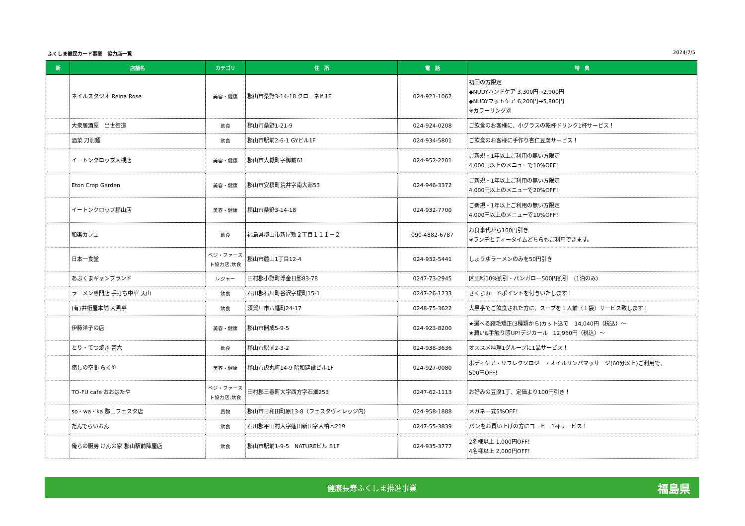ふくしま健民カード事業　協力店一覧 2024/7/5
| 新 | 店舗名 | カテゴリ | 住 所 | 電 話 | 特 典 |
| --- | --- | --- | --- | --- | --- |
| | ネイルスタジオ Reina Rose | 美容・健康 | 郡山市桑野3-14-18 クローネif 1F | 024-921-1062 | 初回の方限定 ◆NUDYハンドケア 3,300円→2,900円 ◆NUDYフットケア 6,200円→5,800円 ※カラーリング別 |
| | 大衆居酒屋 出世街道 | 飲食 | 郡山市桑野1-21-9 | 024-924-0208 | ご飲食のお客様に、小グラスの乾杯ドリンク1杯サービス！ |
| | 酒菜 刀削麺 | 飲食 | 郡山市駅前2-6-1 GYビル1F | 024-934-5801 | ご飲食のお客様に手作り杏仁豆腐サービス！ |
| | イートンクロップ大槻店 | 美容・健康 | 郡山市大槻町字御前61 | 024-952-2201 | ご新規・1年以上ご利用の無い方限定 4,000円以上のメニューで10%OFF！ |
| | Eton Crop Garden | 美容・健康 | 郡山市安積町荒井字南大部53 | 024-946-3372 | ご新規・1年以上ご利用の無い方限定 4,000円以上のメニューで20%OFF！ |
| | イートンクロップ郡山店 | 美容・健康 | 郡山市桑野3-14-18 | 024-932-7700 | ご新規・1年以上ご利用の無い方限定 4,000円以上のメニューで10%OFF！ |
| | 和楽カフェ | 飲食 | 福島県郡山市新屋敷２丁目１１１－２ | 090-4882-6787 | お食事代から100円引き ※ランチとティータイムどちらもご利用できます。 |
| | 日本一食堂 | ベジ・ファースト協力店,飲食 | 郡山市麓山1丁目12-4 | 024-932-5441 | しょうゆラーメンのみを50円引き |
| | あぶくまキャンプランド | レジャー | 田村郡小野町浮金日影83-78 | 0247-73-2945 | 区画料10%割引・バンガロー500円割引 (1泊のみ) |
| | ラーメン専門店 手打ち中華 天山 | 飲食 | 石川郡石川町谷沢字榎町15-1 | 0247-26-1233 | さくらカードポイントを付与いたします！ |
| | (有)井桁屋本舗 大黒亭 | 飲食 | 須賀川市八幡町24-17 | 0248-75-3622 | 大黒亭でご飲食された方に、スープを１人前（１袋）サービス致します！ |
| | 伊藤洋子の店 | 美容・健康 | 郡山市開成5-9-5 | 024-923-8200 | ★選べる縮毛矯正(3種類から)カット込で 14,040円（税込）～ ★潤い&手触り感UP!デジカール 12,960円（税込）～ |
| | とり・てつ焼き 甚六 | 飲食 | 郡山市駅前2-3-2 | 024-938-3636 | オススメ料理1グループに1品サービス！ |
| | 癒しの空間 らくや | 美容・健康 | 郡山市虎丸町14-9 昭和建設ビル1F | 024-927-0080 | ボディケア・リフレクソロジー・オイルリンパマッサージ(60分以上)ご利用で、 500円OFF！ |
| | TO-FU cafe おおはたや | ベジ・ファースト協力店,飲食 | 田村郡三春町大字西方字石畑253 | 0247-62-1113 | お好みの豆腐1丁、定価より100円引き！ |
| | so・wa・ka 郡山フェスタ店 | 買物 | 郡山市日和田町原13-8（フェスタヴィレッジ内） | 024-958-1888 | メガネ一式5%OFF！ |
| | だんでらいおん | 飲食 | 石川郡平田村大字蓬田新田字大柏木219 | 0247-55-3839 | パンをお買い上げの方にコーヒー1杯サービス！ |
| | 俺らの厨房 けんの家 郡山駅前陣屋店 | 飲食 | 郡山市駅前1-9-5 NATUREビル B1F | 024-935-3777 | 2名様以上 1,000円OFF！ 4名様以上 2,000円OFF！ |
健康長寿ふくしま推進事業 福島県